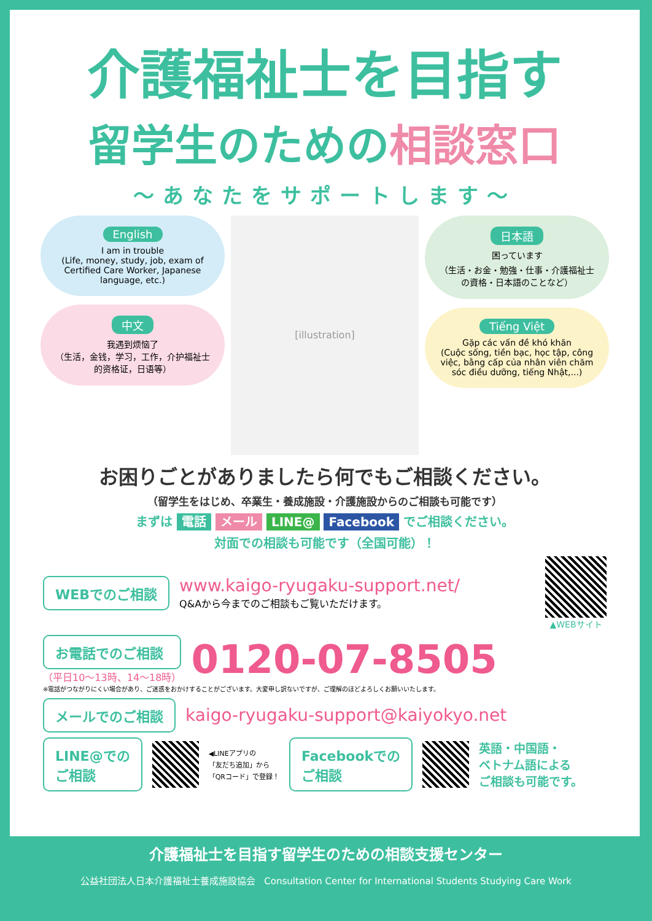介護福祉士を目指す
留学生のための相談窓口
〜あなたをサポートします〜
English
I am in trouble
(Life, money, study, job, exam of Certified Care Worker, Japanese language, etc.)
中文
我遇到烦恼了
（生活，金钱，学习，工作，介护福祉士的资格证，日语等）
[illustration]
日本語
困っています
（生活・お金・勉強・仕事・介護福祉士の資格・日本語のことなど）
Tiếng Việt
Gặp các vấn đề khó khăn
(Cuộc sống, tiền bạc, học tập, công việc, bằng cấp của nhân viên chăm sóc điều dưỡng, tiếng Nhật,...)
お困りごとがありましたら何でもご相談ください。
（留学生をはじめ、卒業生・養成施設・介護施設からのご相談も可能です）
まずは 電話 メール LINE@ Facebook でご相談ください。
対面での相談も可能です（全国可能）！
WEBでのご相談
www.kaigo-ryugaku-support.net/
Q&Aから今までのご相談もご覧いただけます。
▲WEBサイト
お電話でのご相談
（平日10〜13時、14〜18時）
0120-07-8505
※電話がつながりにくい場合があり、ご迷惑をおかけすることがございます。大変申し訳ないですが、ご理解のほどよろしくお願いいたします。
メールでのご相談
kaigo-ryugaku-support@kaiyokyo.net
LINE@での
ご相談
◀LINEアプリの
「友だち追加」から
「QRコード」で登録！
Facebookでの
ご相談
英語・中国語・
ベトナム語による
ご相談も可能です。
介護福祉士を目指す留学生のための相談支援センター
公益社団法人日本介護福祉士養成施設協会 Consultation Center for International Students Studying Care Work